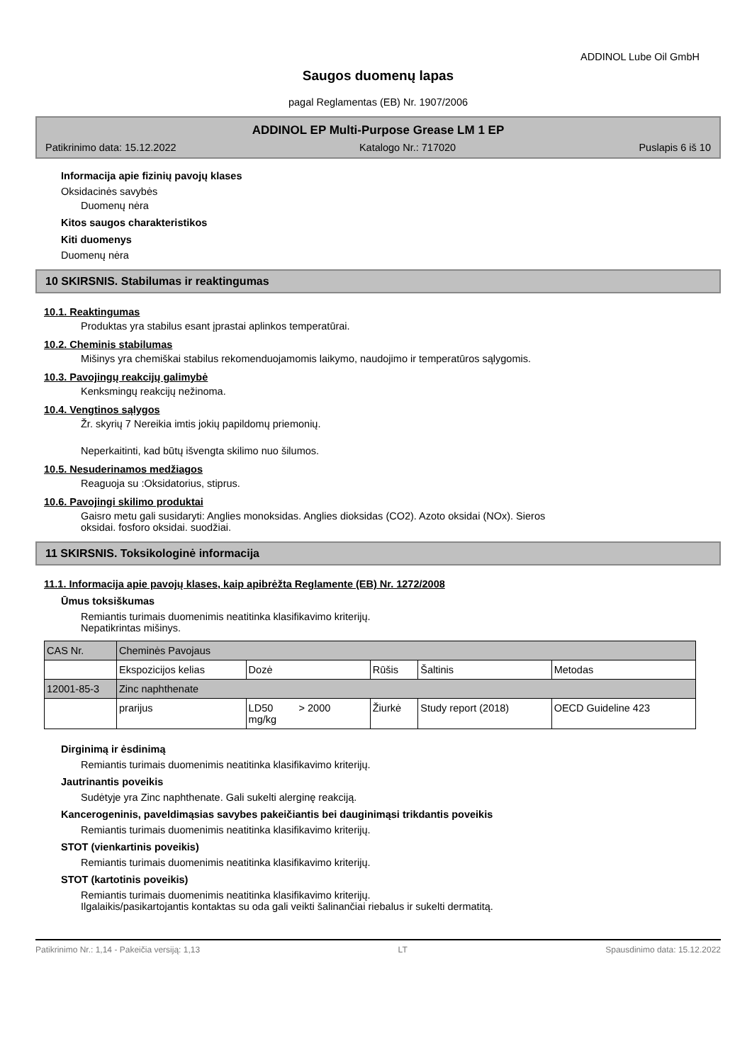ADDINOL Lube Oil GmbH
Saugos duomenų lapas
pagal Reglamentas (EB) Nr. 1907/2006
ADDINOL EP Multi-Purpose Grease LM 1 EP
Patikrinimo data: 15.12.2022 Katalogo Nr.: 717020 Puslapis 6 iš 10
Informacija apie fizinių pavojų klases
Oksidacinės savybės
Duomenų nėra
Kitos saugos charakteristikos
Kiti duomenys
Duomenų nėra
10 SKIRSNIS. Stabilumas ir reaktingumas
10.1. Reaktingumas
Produktas yra stabilus esant įprastai aplinkos temperatūrai.
10.2. Cheminis stabilumas
Mišinys yra chemiškai stabilus rekomenduojamomis laikymo, naudojimo ir temperatūros sąlygomis.
10.3. Pavojingų reakcijų galimybė
Kenksmingų reakcijų nežinoma.
10.4. Vengtinos sąlygos
Žr. skyrių 7 Nereikia imtis jokių papildomų priemonių.
Neperkaitinti, kad būtų išvengta skilimo nuo šilumos.
10.5. Nesuderinamos medžiagos
Reaguoja su :Oksidatorius, stiprus.
10.6. Pavojingi skilimo produktai
Gaisro metu gali susidaryti: Anglies monoksidas. Anglies dioksidas (CO2). Azoto oksidai (NOx). Sieros
oksidai. fosforo oksidai. suodžiai.
11 SKIRSNIS. Toksikologinė informacija
11.1. Informacija apie pavojų klases, kaip apibrėžta Reglamente (EB) Nr. 1272/2008
Ūmus toksiškumas
Remiantis turimais duomenimis neatitinka klasifikavimo kriterijų.
Nepatikrintas mišinys.
| CAS Nr. | Cheminės Pavojaus | | | | |
| | Ekspozicijos kelias | Dozė | Rūšis | Šaltinis | Metodas |
| 12001-85-3 | Zinc naphthenate | | | | |
| | prarijus | LD50 > 2000 mg/kg | Žiurkė | Study report (2018) | OECD Guideline 423 |
Dirginimą ir ėsdinimą
Remiantis turimais duomenimis neatitinka klasifikavimo kriterijų.
Jautrinantis poveikis
Sudėtyje yra Zinc naphthenate. Gali sukelti alerginę reakciją.
Kancerogeninis, paveldimąsias savybes pakeičiantis bei dauginimąsi trikdantis poveikis
Remiantis turimais duomenimis neatitinka klasifikavimo kriterijų.
STOT (vienkartinis poveikis)
Remiantis turimais duomenimis neatitinka klasifikavimo kriterijų.
STOT (kartotinis poveikis)
Remiantis turimais duomenimis neatitinka klasifikavimo kriterijų.
Ilgalaikis/pasikartojantis kontaktas su oda gali veikti šalinančiai riebalus ir sukelti dermatitą.
Patikrinimo Nr.: 1,14 - Pakeičia versiją: 1,13 LT Spausdinimo data: 15.12.2022